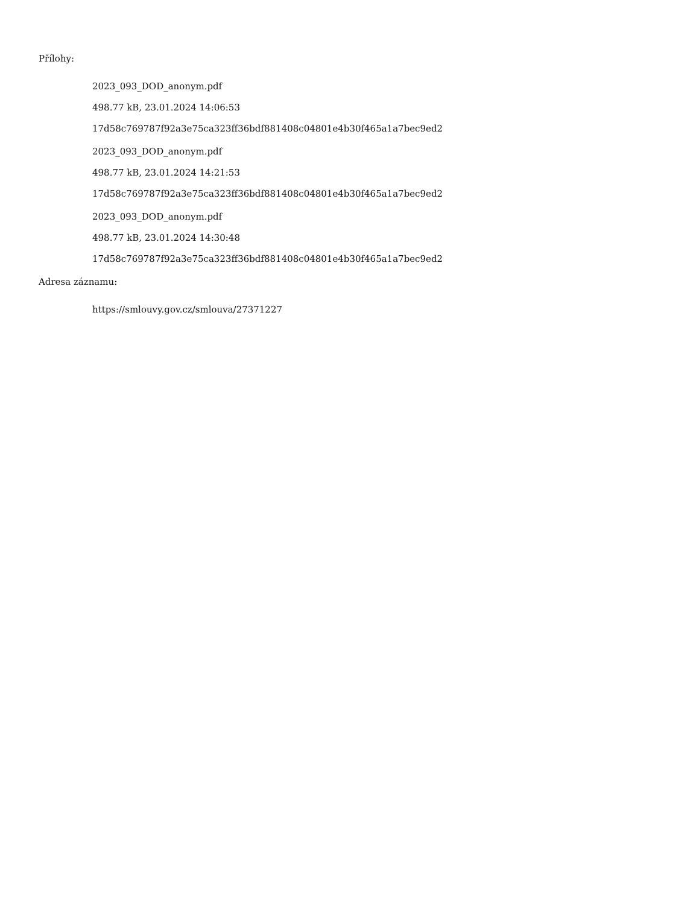Přílohy:
2023_093_DOD_anonym.pdf
498.77 kB, 23.01.2024 14:06:53
17d58c769787f92a3e75ca323ff36bdf881408c04801e4b30f465a1a7bec9ed2
2023_093_DOD_anonym.pdf
498.77 kB, 23.01.2024 14:21:53
17d58c769787f92a3e75ca323ff36bdf881408c04801e4b30f465a1a7bec9ed2
2023_093_DOD_anonym.pdf
498.77 kB, 23.01.2024 14:30:48
17d58c769787f92a3e75ca323ff36bdf881408c04801e4b30f465a1a7bec9ed2
Adresa záznamu:
https://smlouvy.gov.cz/smlouva/27371227